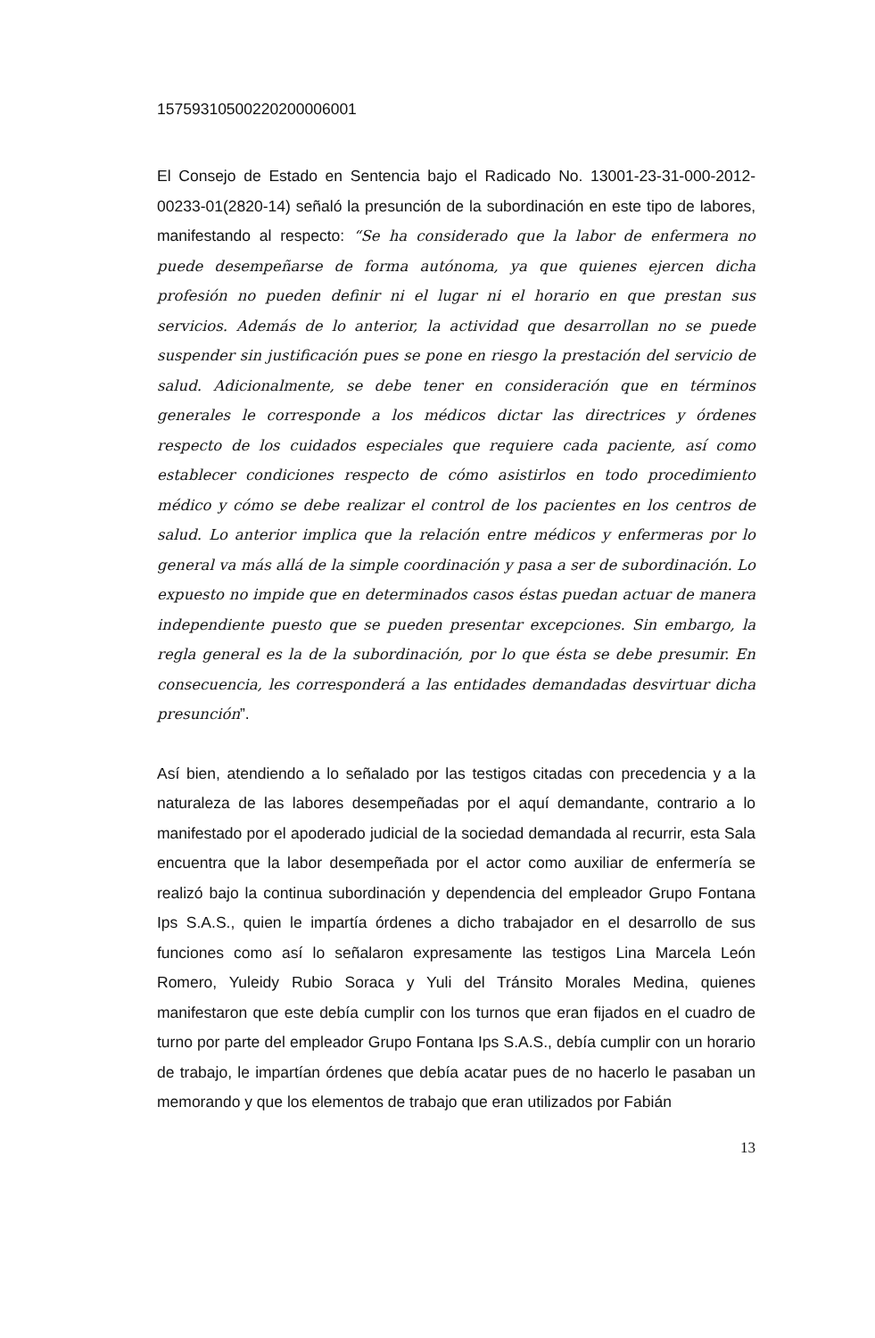15759310500220200006001
El Consejo de Estado en Sentencia bajo el Radicado No. 13001-23-31-000-2012-00233-01(2820-14) señaló la presunción de la subordinación en este tipo de labores, manifestando al respecto: “Se ha considerado que la labor de enfermera no puede desempeñarse de forma autónoma, ya que quienes ejercen dicha profesión no pueden definir ni el lugar ni el horario en que prestan sus servicios. Además de lo anterior, la actividad que desarrollan no se puede suspender sin justificación pues se pone en riesgo la prestación del servicio de salud. Adicionalmente, se debe tener en consideración que en términos generales le corresponde a los médicos dictar las directrices y órdenes respecto de los cuidados especiales que requiere cada paciente, así como establecer condiciones respecto de cómo asistirlos en todo procedimiento médico y cómo se debe realizar el control de los pacientes en los centros de salud. Lo anterior implica que la relación entre médicos y enfermeras por lo general va más allá de la simple coordinación y pasa a ser de subordinación. Lo expuesto no impide que en determinados casos éstas puedan actuar de manera independiente puesto que se pueden presentar excepciones. Sin embargo, la regla general es la de la subordinación, por lo que ésta se debe presumir. En consecuencia, les corresponderá a las entidades demandadas desvirtuar dicha presunción”.
Así bien, atendiendo a lo señalado por las testigos citadas con precedencia y a la naturaleza de las labores desempeñadas por el aquí demandante, contrario a lo manifestado por el apoderado judicial de la sociedad demandada al recurrir, esta Sala encuentra que la labor desempeñada por el actor como auxiliar de enfermería se realizó bajo la continua subordinación y dependencia del empleador Grupo Fontana Ips S.A.S., quien le impartía órdenes a dicho trabajador en el desarrollo de sus funciones como así lo señalaron expresamente las testigos Lina Marcela León Romero, Yuleidy Rubio Soraca y Yuli del Tránsito Morales Medina, quienes manifestaron que este debía cumplir con los turnos que eran fijados en el cuadro de turno por parte del empleador Grupo Fontana Ips S.A.S., debía cumplir con un horario de trabajo, le impartían órdenes que debía acatar pues de no hacerlo le pasaban un memorando y que los elementos de trabajo que eran utilizados por Fabián
13